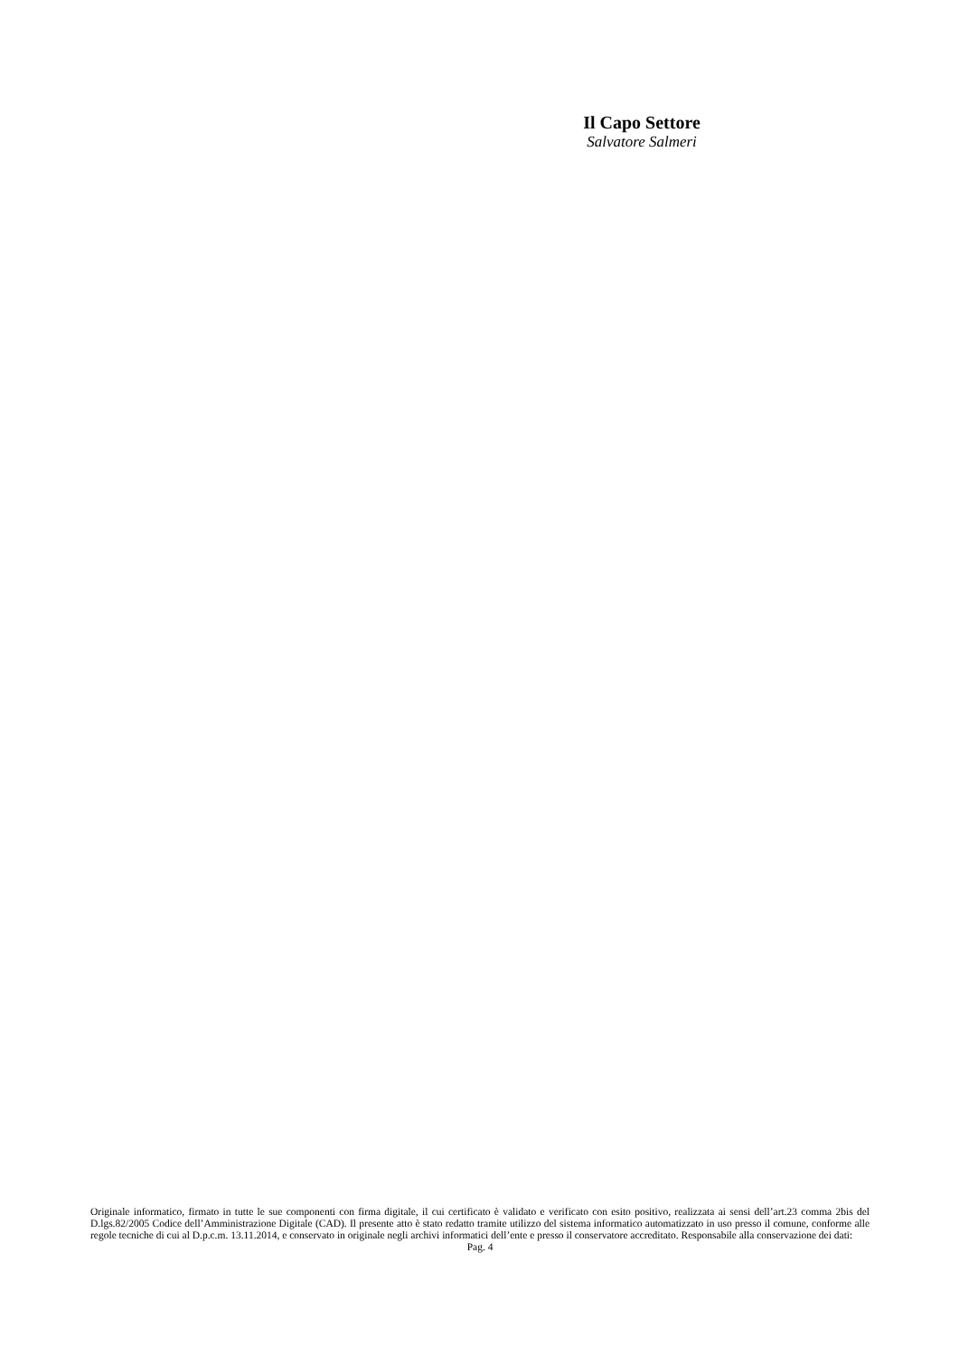Il Capo Settore
Salvatore Salmeri
Originale informatico, firmato in tutte le sue componenti con firma digitale, il cui certificato è validato e verificato con esito positivo, realizzata ai sensi dell’art.23 comma 2bis del D.lgs.82/2005 Codice dell’Amministrazione Digitale (CAD). Il presente atto è stato redatto tramite utilizzo del sistema informatico automatizzato in uso presso il comune, conforme alle regole tecniche di cui al D.p.c.m. 13.11.2014, e conservato in originale negli archivi informatici dell’ente e presso il conservatore accreditato. Responsabile alla conservazione dei dati:
Pag. 4